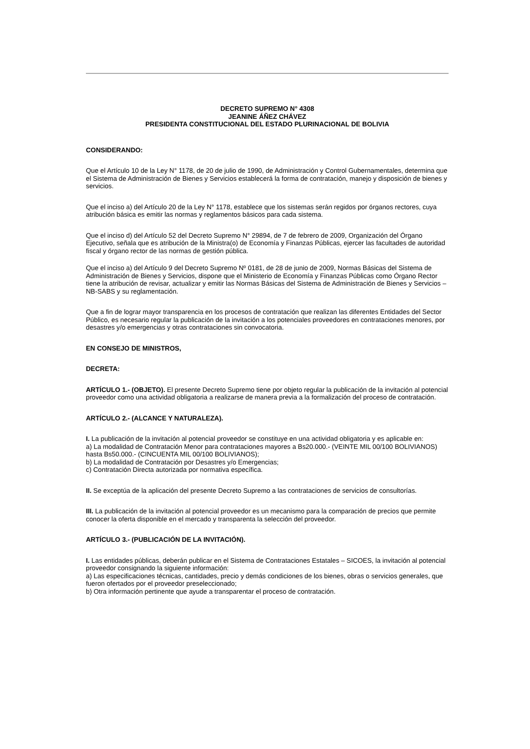DECRETO SUPREMO N° 4308
JEANINE ÁÑEZ CHÁVEZ
PRESIDENTA CONSTITUCIONAL DEL ESTADO PLURINACIONAL DE BOLIVIA
CONSIDERANDO:
Que el Artículo 10 de la Ley N° 1178, de 20 de julio de 1990, de Administración y Control Gubernamentales, determina que el Sistema de Administración de Bienes y Servicios establecerá la forma de contratación, manejo y disposición de bienes y servicios.
Que el inciso a) del Artículo 20 de la Ley N° 1178, establece que los sistemas serán regidos por órganos rectores, cuya atribución básica es emitir las normas y reglamentos básicos para cada sistema.
Que el inciso d) del Artículo 52 del Decreto Supremo N° 29894, de 7 de febrero de 2009, Organización del Órgano Ejecutivo, señala que es atribución de la Ministra(o) de Economía y Finanzas Públicas, ejercer las facultades de autoridad fiscal y órgano rector de las normas de gestión pública.
Que el inciso a) del Artículo 9 del Decreto Supremo Nº 0181, de 28 de junio de 2009, Normas Básicas del Sistema de Administración de Bienes y Servicios, dispone que el Ministerio de Economía y Finanzas Públicas como Órgano Rector tiene la atribución de revisar, actualizar y emitir las Normas Básicas del Sistema de Administración de Bienes y Servicios – NB-SABS y su reglamentación.
Que a fin de lograr mayor transparencia en los procesos de contratación que realizan las diferentes Entidades del Sector Público, es necesario regular la publicación de la invitación a los potenciales proveedores en contrataciones menores, por desastres y/o emergencias y otras contrataciones sin convocatoria.
EN CONSEJO DE MINISTROS,
DECRETA:
ARTÍCULO 1.- (OBJETO). El presente Decreto Supremo tiene por objeto regular la publicación de la invitación al potencial proveedor como una actividad obligatoria a realizarse de manera previa a la formalización del proceso de contratación.
ARTÍCULO 2.- (ALCANCE Y NATURALEZA).
I. La publicación de la invitación al potencial proveedor se constituye en una actividad obligatoria y es aplicable en:
a) La modalidad de Contratación Menor para contrataciones mayores a Bs20.000.- (VEINTE MIL 00/100 BOLIVIANOS) hasta Bs50.000.- (CINCUENTA MIL 00/100 BOLIVIANOS);
b) La modalidad de Contratación por Desastres y/o Emergencias;
c) Contratación Directa autorizada por normativa específica.
II. Se exceptúa de la aplicación del presente Decreto Supremo a las contrataciones de servicios de consultorías.
III. La publicación de la invitación al potencial proveedor es un mecanismo para la comparación de precios que permite conocer la oferta disponible en el mercado y transparenta la selección del proveedor.
ARTÍCULO 3.- (PUBLICACIÓN DE LA INVITACIÓN).
I. Las entidades públicas, deberán publicar en el Sistema de Contrataciones Estatales – SICOES, la invitación al potencial proveedor consignando la siguiente información:
a) Las especificaciones técnicas, cantidades, precio y demás condiciones de los bienes, obras o servicios generales, que fueron ofertados por el proveedor preseleccionado;
b) Otra información pertinente que ayude a transparentar el proceso de contratación.